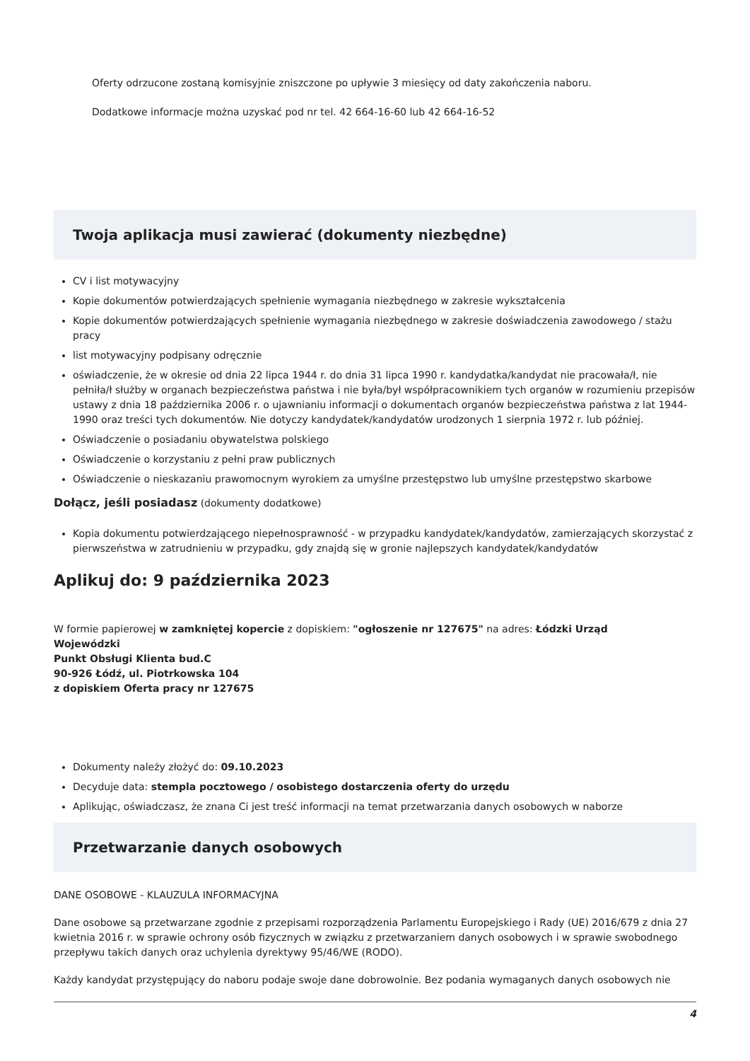Oferty odrzucone zostaną komisyjnie zniszczone po upływie 3 miesięcy od daty zakończenia naboru.
Dodatkowe informacje można uzyskać pod nr tel. 42 664-16-60 lub 42 664-16-52
Twoja aplikacja musi zawierać (dokumenty niezbędne)
CV i list motywacyjny
Kopie dokumentów potwierdzających spełnienie wymagania niezbędnego w zakresie wykształcenia
Kopie dokumentów potwierdzających spełnienie wymagania niezbędnego w zakresie doświadczenia zawodowego / stażu pracy
list motywacyjny podpisany odręcznie
oświadczenie, że w okresie od dnia 22 lipca 1944 r. do dnia 31 lipca 1990 r. kandydatka/kandydat nie pracowała/ł, nie pełniła/ł służby w organach bezpieczeństwa państwa i nie była/był współpracownikiem tych organów w rozumieniu przepisów ustawy z dnia 18 października 2006 r. o ujawnianiu informacji o dokumentach organów bezpieczeństwa państwa z lat 1944-1990 oraz treści tych dokumentów. Nie dotyczy kandydatek/kandydatów urodzonych 1 sierpnia 1972 r. lub później.
Oświadczenie o posiadaniu obywatelstwa polskiego
Oświadczenie o korzystaniu z pełni praw publicznych
Oświadczenie o nieskazaniu prawomocnym wyrokiem za umyślne przestępstwo lub umyślne przestępstwo skarbowe
Dołącz, jeśli posiadasz (dokumenty dodatkowe)
Kopia dokumentu potwierdzającego niepełnosprawność - w przypadku kandydatek/kandydatów, zamierzających skorzystać z pierwszeństwa w zatrudnieniu w przypadku, gdy znajdą się w gronie najlepszych kandydatek/kandydatów
Aplikuj do: 9 października 2023
W formie papierowej w zamkniętej kopercie z dopiskiem: "ogłoszenie nr 127675" na adres: Łódzki Urząd
Wojewódzki
Punkt Obsługi Klienta bud.C
90-926 Łódź, ul. Piotrkowska 104
z dopiskiem Oferta pracy nr 127675
Dokumenty należy złożyć do: 09.10.2023
Decyduje data: stempla pocztowego / osobistego dostarczenia oferty do urzędu
Aplikując, oświadczasz, że znana Ci jest treść informacji na temat przetwarzania danych osobowych w naborze
Przetwarzanie danych osobowych
DANE OSOBOWE - KLAUZULA INFORMACYJNA
Dane osobowe są przetwarzane zgodnie z przepisami rozporządzenia Parlamentu Europejskiego i Rady (UE) 2016/679 z dnia 27 kwietnia 2016 r. w sprawie ochrony osób fizycznych w związku z przetwarzaniem danych osobowych i w sprawie swobodnego przepływu takich danych oraz uchylenia dyrektywy 95/46/WE (RODO).
Każdy kandydat przystępujący do naboru podaje swoje dane dobrowolnie. Bez podania wymaganych danych osobowych nie
4